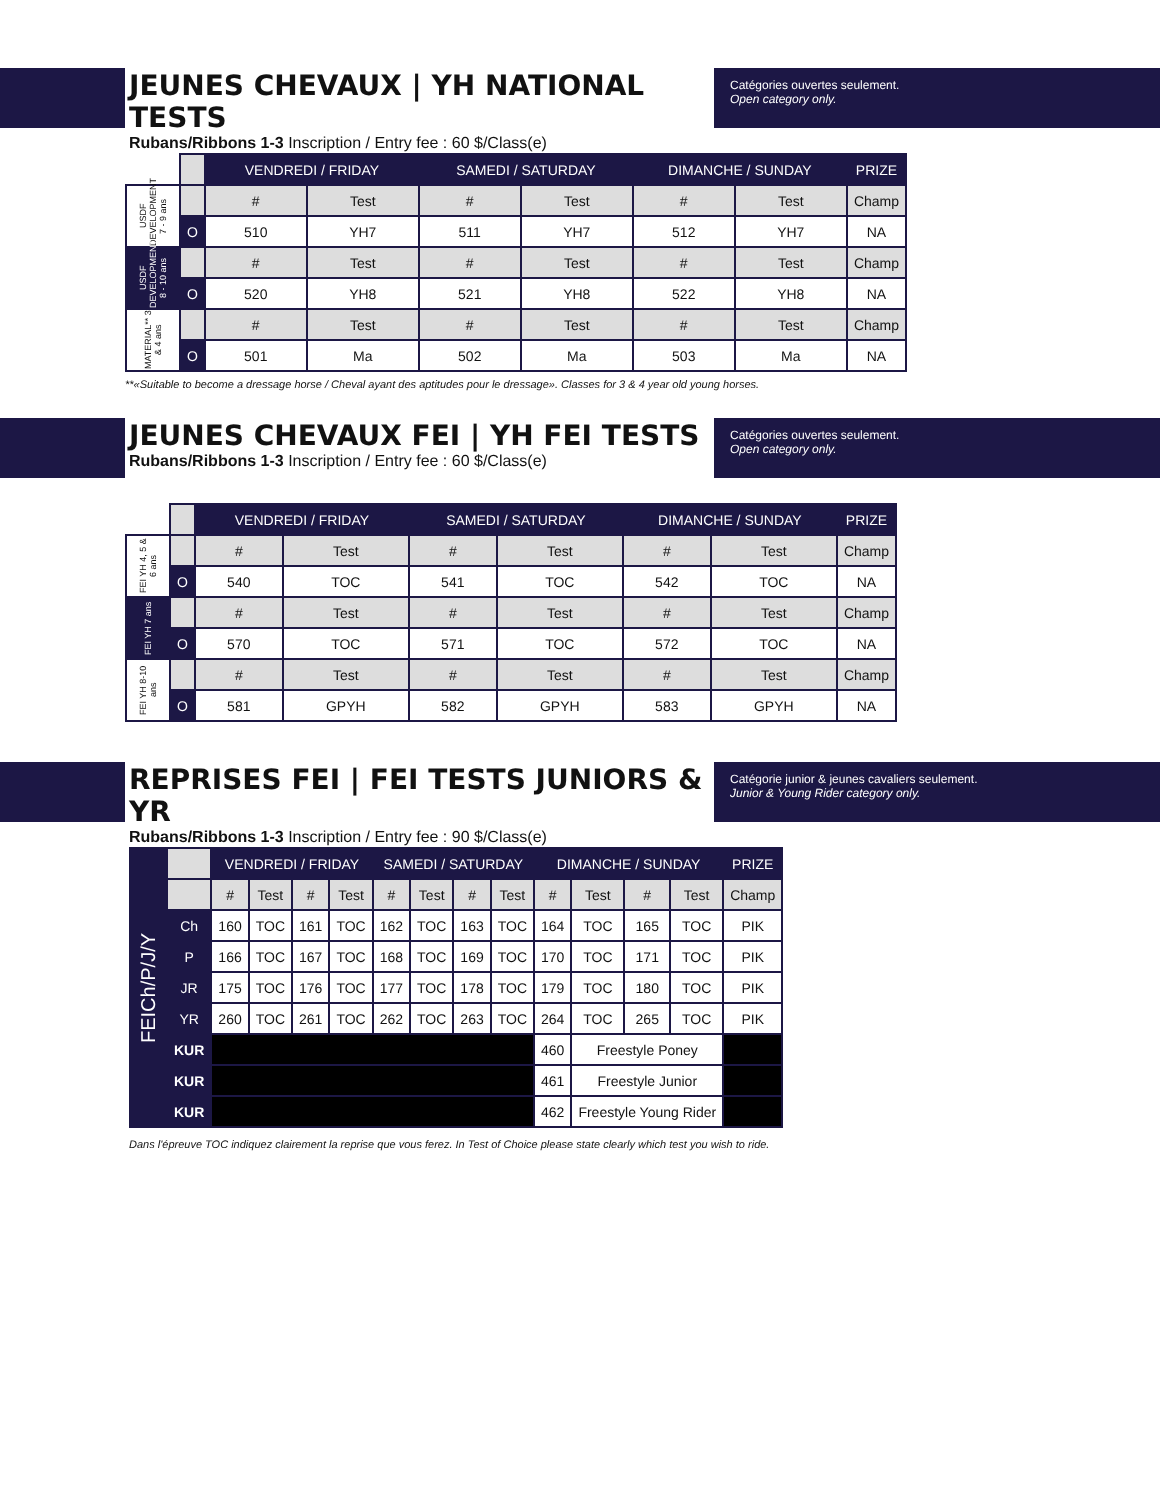JEUNES CHEVAUX | YH NATIONAL TESTS
Rubans/Ribbons 1-3 Inscription / Entry fee : 60 $/Class(e)
Catégories ouvertes seulement.
Open category only.
| | | VENDREDI / FRIDAY | | SAMEDI / SATURDAY | | DIMANCHE / SUNDAY | | PRIZE |
| USDF DEVELOPMENT 7 - 9 ans | | # | Test | # | Test | # | Test | Champ |
| | O | 510 | YH7 | 511 | YH7 | 512 | YH7 | NA |
| USDF DEVELOPMENT 8 - 10 ans | | # | Test | # | Test | # | Test | Champ |
| | O | 520 | YH8 | 521 | YH8 | 522 | YH8 | NA |
| MATERIAL** 3 & 4 ans | | # | Test | # | Test | # | Test | Champ |
| | O | 501 | Ma | 502 | Ma | 503 | Ma | NA |
**«Suitable to become a dressage horse / Cheval ayant des aptitudes pour le dressage». Classes for 3 & 4 year old young horses.
JEUNES CHEVAUX FEI | YH FEI TESTS
Rubans/Ribbons 1-3 Inscription / Entry fee : 60 $/Class(e)
Catégories ouvertes seulement.
Open category only.
| | | VENDREDI / FRIDAY | | SAMEDI / SATURDAY | | DIMANCHE / SUNDAY | | PRIZE |
| FEI YH 4, 5 & 6 ans | | # | Test | # | Test | # | Test | Champ |
| | O | 540 | TOC | 541 | TOC | 542 | TOC | NA |
| FEI YH 7 ans | | # | Test | # | Test | # | Test | Champ |
| | O | 570 | TOC | 571 | TOC | 572 | TOC | NA |
| FEI YH 8-10 ans | | # | Test | # | Test | # | Test | Champ |
| | O | 581 | GPYH | 582 | GPYH | 583 | GPYH | NA |
REPRISES FEI | FEI TESTS JUNIORS & YR
Rubans/Ribbons 1-3 Inscription / Entry fee : 90 $/Class(e)
Catégorie junior & jeunes cavaliers seulement.
Junior & Young Rider category only.
| FEICh/P/J/Y | | VENDREDI / FRIDAY | | | | SAMEDI / SATURDAY | | | | DIMANCHE / SUNDAY | | | | PRIZE |
| | | # | Test | # | Test | # | Test | # | Test | # | Test | # | Test | Champ |
| | Ch | 160 | TOC | 161 | TOC | 162 | TOC | 163 | TOC | 164 | TOC | 165 | TOC | PIK |
| | P | 166 | TOC | 167 | TOC | 168 | TOC | 169 | TOC | 170 | TOC | 171 | TOC | PIK |
| | JR | 175 | TOC | 176 | TOC | 177 | TOC | 178 | TOC | 179 | TOC | 180 | TOC | PIK |
| | YR | 260 | TOC | 261 | TOC | 262 | TOC | 263 | TOC | 264 | TOC | 265 | TOC | PIK |
| | KUR | | | | | | | | | 460 | Freestyle Poney | | | |
| | KUR | | | | | | | | | 461 | Freestyle Junior | | | |
| | KUR | | | | | | | | | 462 | Freestyle Young Rider | | | |
Dans l'épreuve TOC indiquez clairement la reprise que vous ferez. In Test of Choice please state clearly which test you wish to ride.